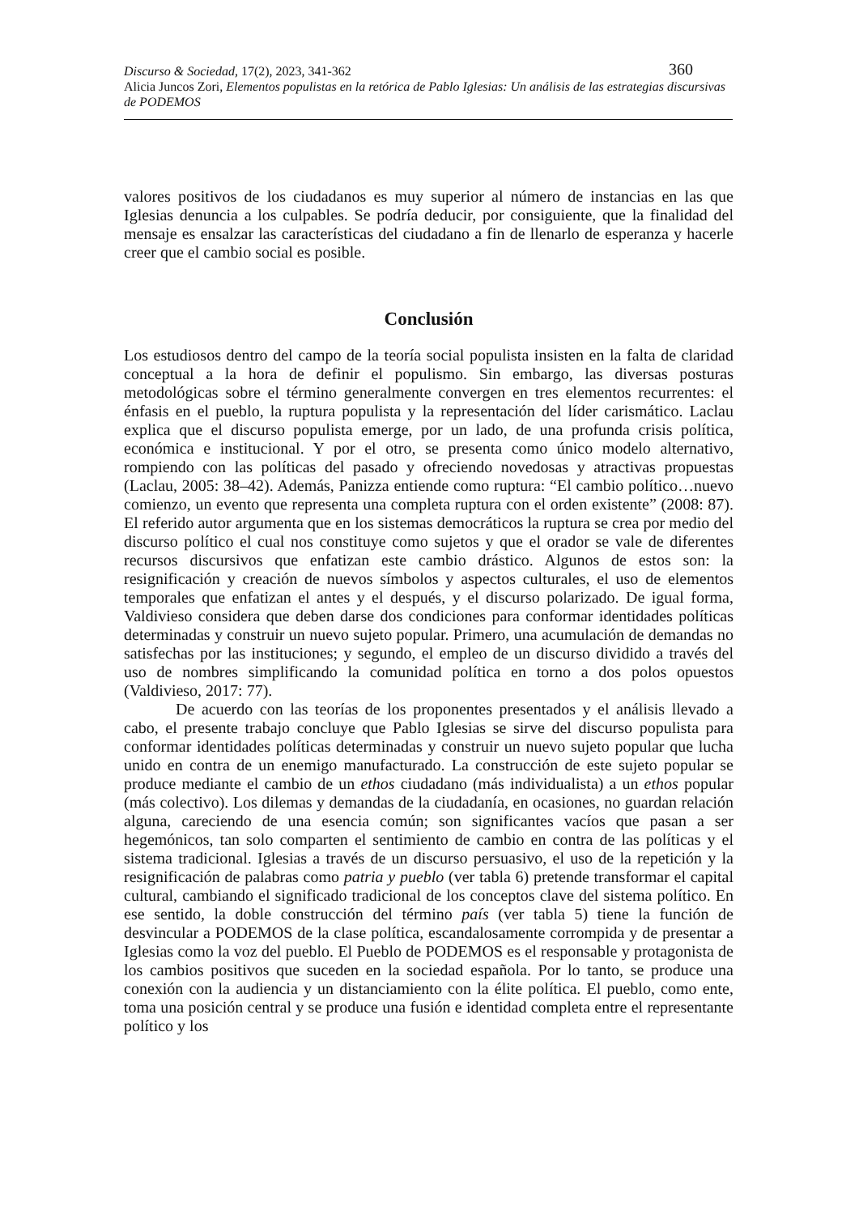360 Discurso & Sociedad, 17(2), 2023, 341-362
Alicia Juncos Zori, Elementos populistas en la retórica de Pablo Iglesias: Un análisis de las estrategias discursivas de PODEMOS
valores positivos de los ciudadanos es muy superior al número de instancias en las que Iglesias denuncia a los culpables. Se podría deducir, por consiguiente, que la finalidad del mensaje es ensalzar las características del ciudadano a fin de llenarlo de esperanza y hacerle creer que el cambio social es posible.
Conclusión
Los estudiosos dentro del campo de la teoría social populista insisten en la falta de claridad conceptual a la hora de definir el populismo. Sin embargo, las diversas posturas metodológicas sobre el término generalmente convergen en tres elementos recurrentes: el énfasis en el pueblo, la ruptura populista y la representación del líder carismático. Laclau explica que el discurso populista emerge, por un lado, de una profunda crisis política, económica e institucional. Y por el otro, se presenta como único modelo alternativo, rompiendo con las políticas del pasado y ofreciendo novedosas y atractivas propuestas (Laclau, 2005: 38–42). Además, Panizza entiende como ruptura: “El cambio político…nuevo comienzo, un evento que representa una completa ruptura con el orden existente” (2008: 87). El referido autor argumenta que en los sistemas democráticos la ruptura se crea por medio del discurso político el cual nos constituye como sujetos y que el orador se vale de diferentes recursos discursivos que enfatizan este cambio drástico. Algunos de estos son: la resignificación y creación de nuevos símbolos y aspectos culturales, el uso de elementos temporales que enfatizan el antes y el después, y el discurso polarizado. De igual forma, Valdivieso considera que deben darse dos condiciones para conformar identidades políticas determinadas y construir un nuevo sujeto popular. Primero, una acumulación de demandas no satisfechas por las instituciones; y segundo, el empleo de un discurso dividido a través del uso de nombres simplificando la comunidad política en torno a dos polos opuestos (Valdivieso, 2017: 77).
De acuerdo con las teorías de los proponentes presentados y el análisis llevado a cabo, el presente trabajo concluye que Pablo Iglesias se sirve del discurso populista para conformar identidades políticas determinadas y construir un nuevo sujeto popular que lucha unido en contra de un enemigo manufacturado. La construcción de este sujeto popular se produce mediante el cambio de un ethos ciudadano (más individualista) a un ethos popular (más colectivo). Los dilemas y demandas de la ciudadanía, en ocasiones, no guardan relación alguna, careciendo de una esencia común; son significantes vacíos que pasan a ser hegemónicos, tan solo comparten el sentimiento de cambio en contra de las políticas y el sistema tradicional. Iglesias a través de un discurso persuasivo, el uso de la repetición y la resignificación de palabras como patria y pueblo (ver tabla 6) pretende transformar el capital cultural, cambiando el significado tradicional de los conceptos clave del sistema político. En ese sentido, la doble construcción del término país (ver tabla 5) tiene la función de desvincular a PODEMOS de la clase política, escandalosamente corrompida y de presentar a Iglesias como la voz del pueblo. El Pueblo de PODEMOS es el responsable y protagonista de los cambios positivos que suceden en la sociedad española. Por lo tanto, se produce una conexión con la audiencia y un distanciamiento con la élite política. El pueblo, como ente, toma una posición central y se produce una fusión e identidad completa entre el representante político y los